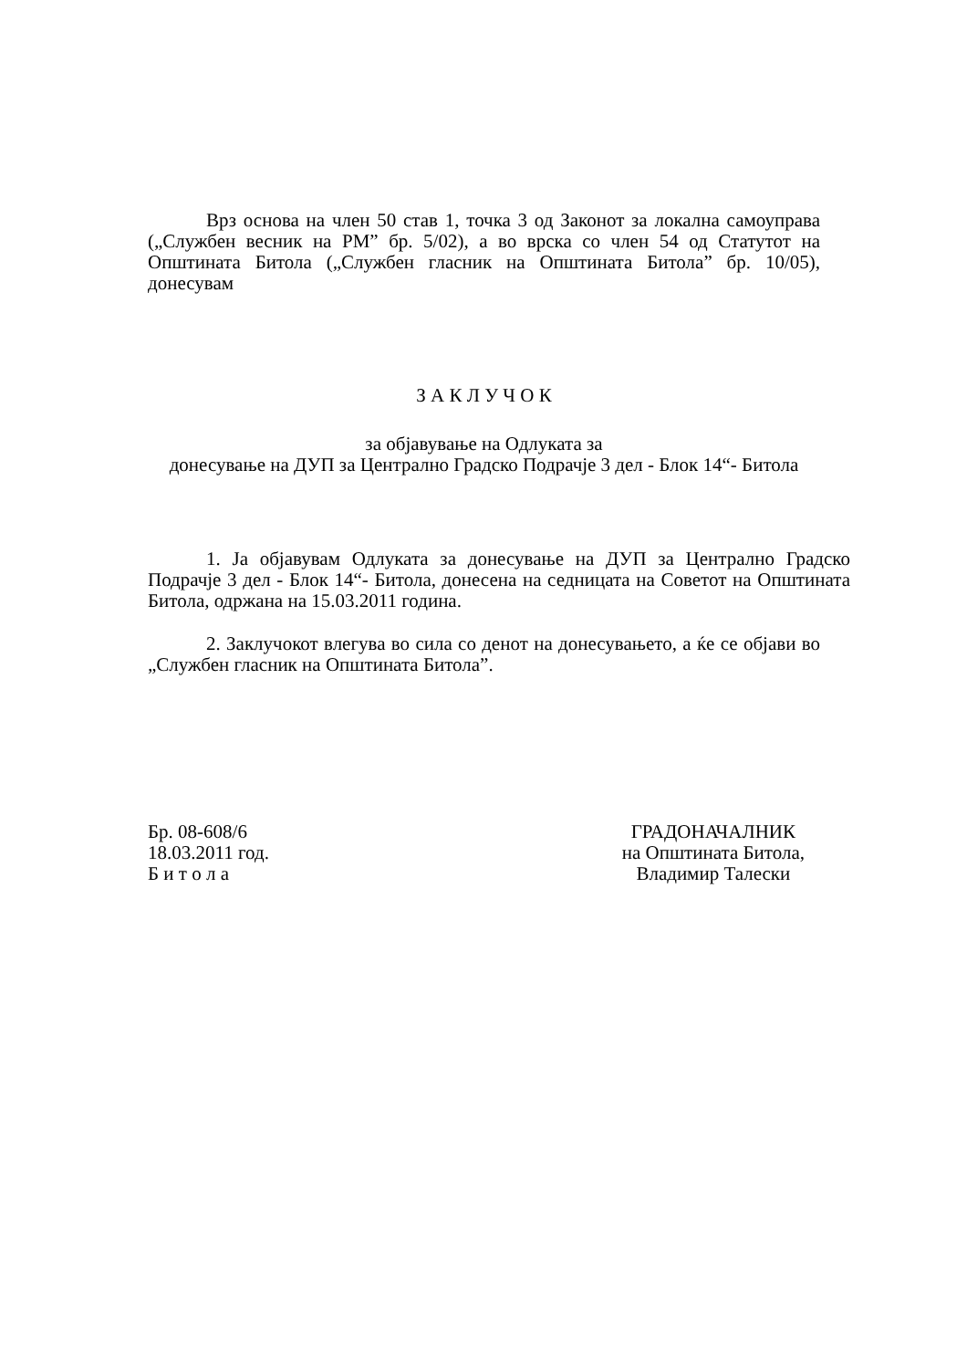Врз основа на член 50 став 1, точка 3 од Законот за локална самоуправа („Службен весник на РМ” бр. 5/02), а во врска со член 54 од Статутот на Општината Битола („Службен гласник на Општината Битола” бр. 10/05), донесувам
З А К Л У Ч О К
за објавување на Одлуката за
донесување на ДУП за Централно Градско Подрачје 3 дел - Блок 14“- Битола
1. Ја објавувам Одлуката за донесување на ДУП за Централно Градско Подрачје 3 дел - Блок 14“- Битола, донесена на седницата на Советот на Општината Битола, одржана на 15.03.2011 година.
2. Заклучокот влегува во сила со денот на донесувањето, а ќе се објави во „Службен гласник на Општината Битола”.
Бр. 08-608/6
18.03.2011 год.
Б и т о л а
ГРАДОНАЧАЛНИК
на Општината Битола,
Владимир Талески